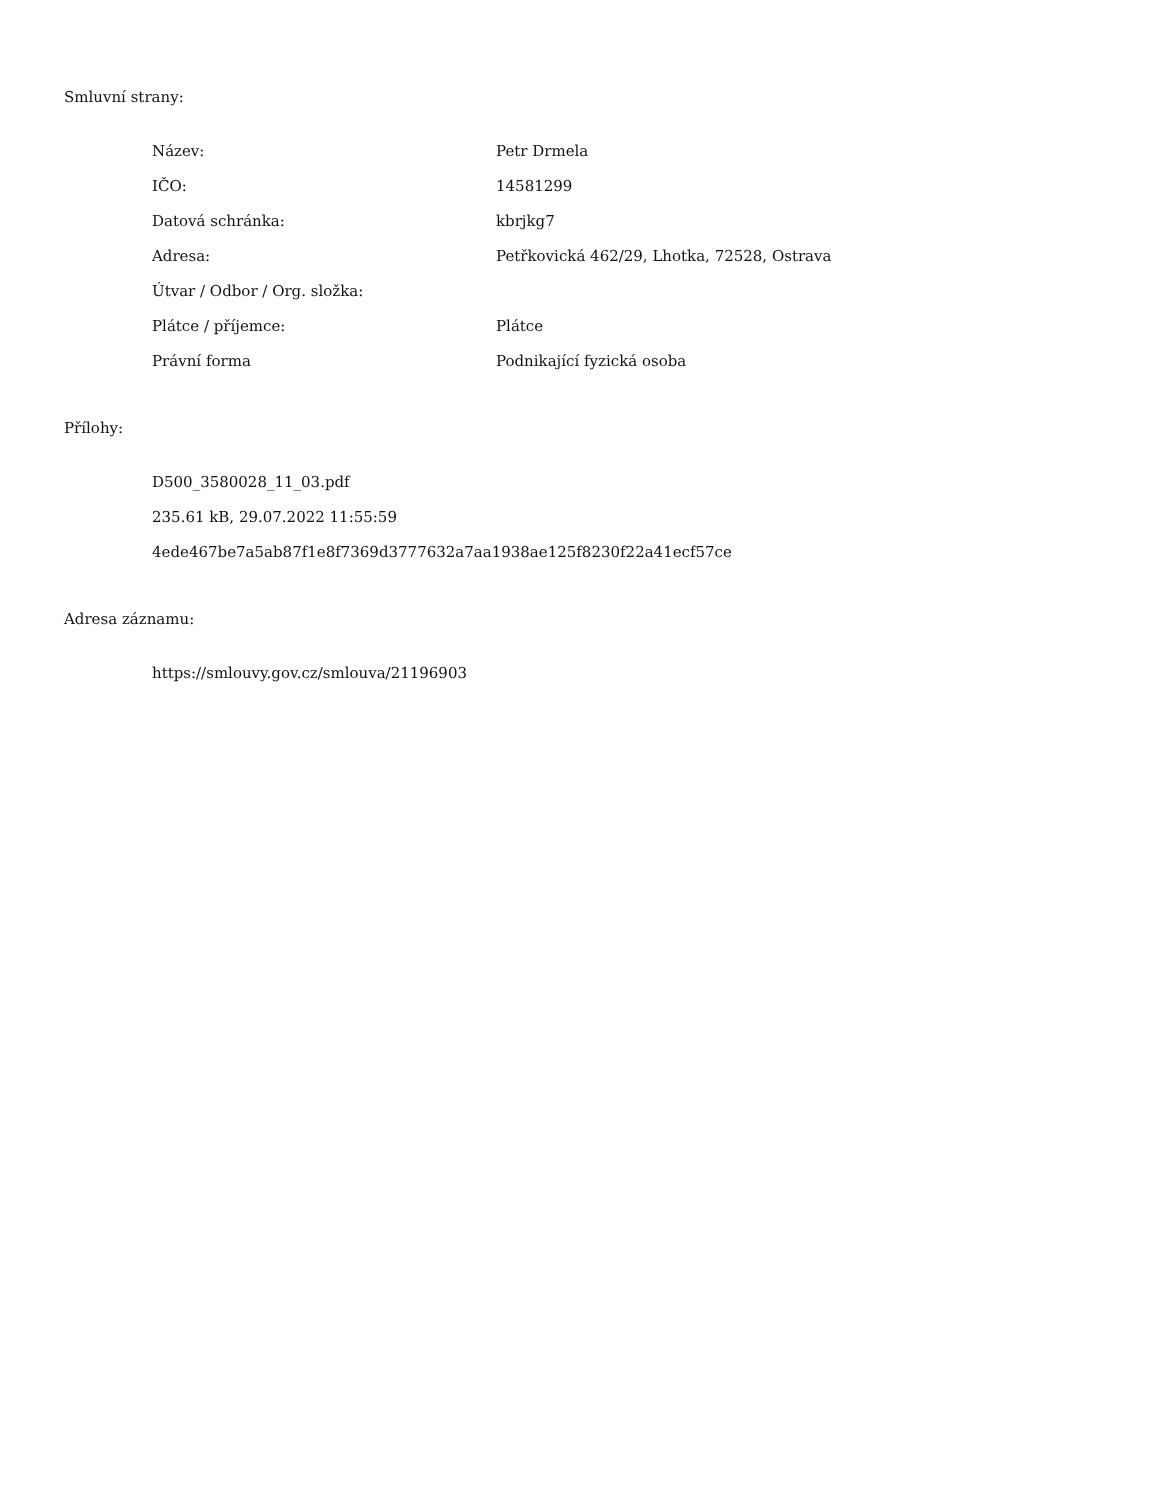Smluvní strany:
| Název: | Petr Drmela |
| IČO: | 14581299 |
| Datová schránka: | kbrjkg7 |
| Adresa: | Petřkovická 462/29, Lhotka, 72528, Ostrava |
| Útvar / Odbor / Org. složka: | |
| Plátce / příjemce: | Plátce |
| Právní forma | Podnikající fyzická osoba |
Přílohy:
D500_3580028_11_03.pdf
235.61 kB, 29.07.2022 11:55:59
4ede467be7a5ab87f1e8f7369d3777632a7aa1938ae125f8230f22a41ecf57ce
Adresa záznamu:
https://smlouvy.gov.cz/smlouva/21196903